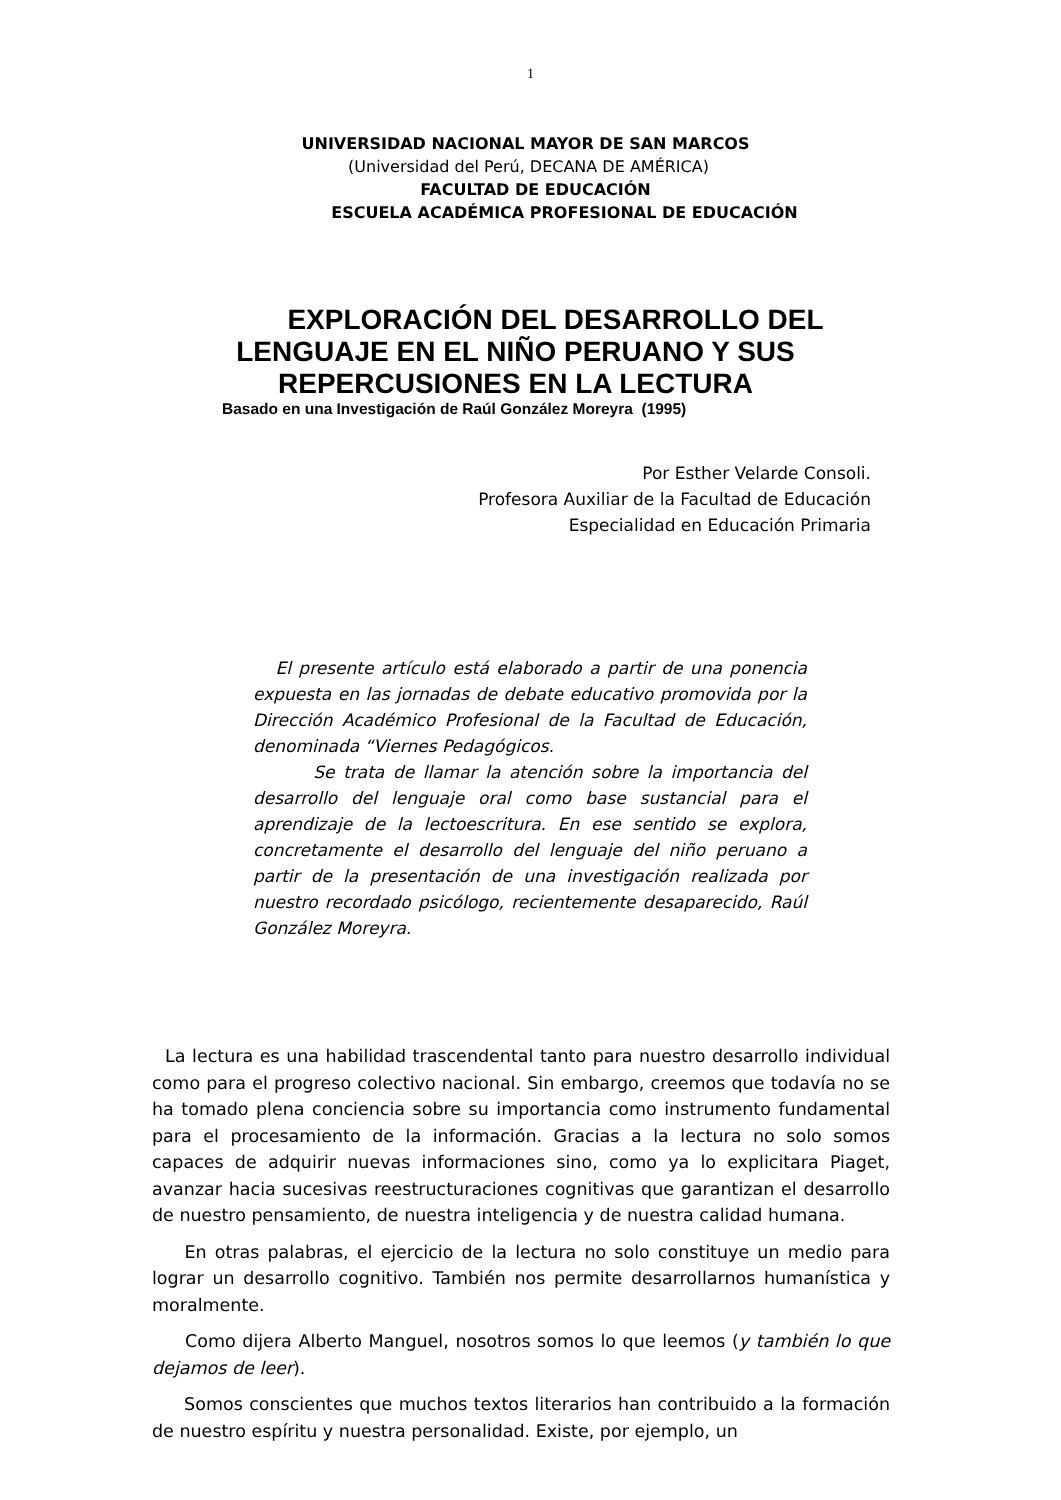1
UNIVERSIDAD NACIONAL MAYOR DE SAN MARCOS
(Universidad del Perú, DECANA DE AMÉRICA)
FACULTAD DE EDUCACIÓN
ESCUELA ACADÉMICA PROFESIONAL DE EDUCACIÓN
EXPLORACIÓN DEL DESARROLLO DEL
LENGUAJE EN EL NIÑO PERUANO Y SUS
REPERCUSIONES EN LA LECTURA
Basado en una Investigación de Raúl González Moreyra (1995)
Por Esther Velarde Consoli.
Profesora Auxiliar de la Facultad de Educación
Especialidad en Educación Primaria
El presente artículo está elaborado a partir de una ponencia expuesta en las jornadas de debate educativo promovida por la Dirección Académico Profesional de la Facultad de Educación, denominada “Viernes Pedagógicos.
Se trata de llamar la atención sobre la importancia del desarrollo del lenguaje oral como base sustancial para el aprendizaje de la lectoescritura. En ese sentido se explora, concretamente el desarrollo del lenguaje del niño peruano a partir de la presentación de una investigación realizada por nuestro recordado psicólogo, recientemente desaparecido, Raúl González Moreyra.
La lectura es una habilidad trascendental tanto para nuestro desarrollo individual como para el progreso colectivo nacional. Sin embargo, creemos que todavía no se ha tomado plena conciencia sobre su importancia como instrumento fundamental para el procesamiento de la información. Gracias a la lectura no solo somos capaces de adquirir nuevas informaciones sino, como ya lo explicitara Piaget, avanzar hacia sucesivas reestructuraciones cognitivas que garantizan el desarrollo de nuestro pensamiento, de nuestra inteligencia y de nuestra calidad humana.
En otras palabras, el ejercicio de la lectura no solo constituye un medio para lograr un desarrollo cognitivo. También nos permite desarrollarnos humanística y moralmente.
Como dijera Alberto Manguel, nosotros somos lo que leemos (y también lo que dejamos de leer).
Somos conscientes que muchos textos literarios han contribuido a la formación de nuestro espíritu y nuestra personalidad. Existe, por ejemplo, un